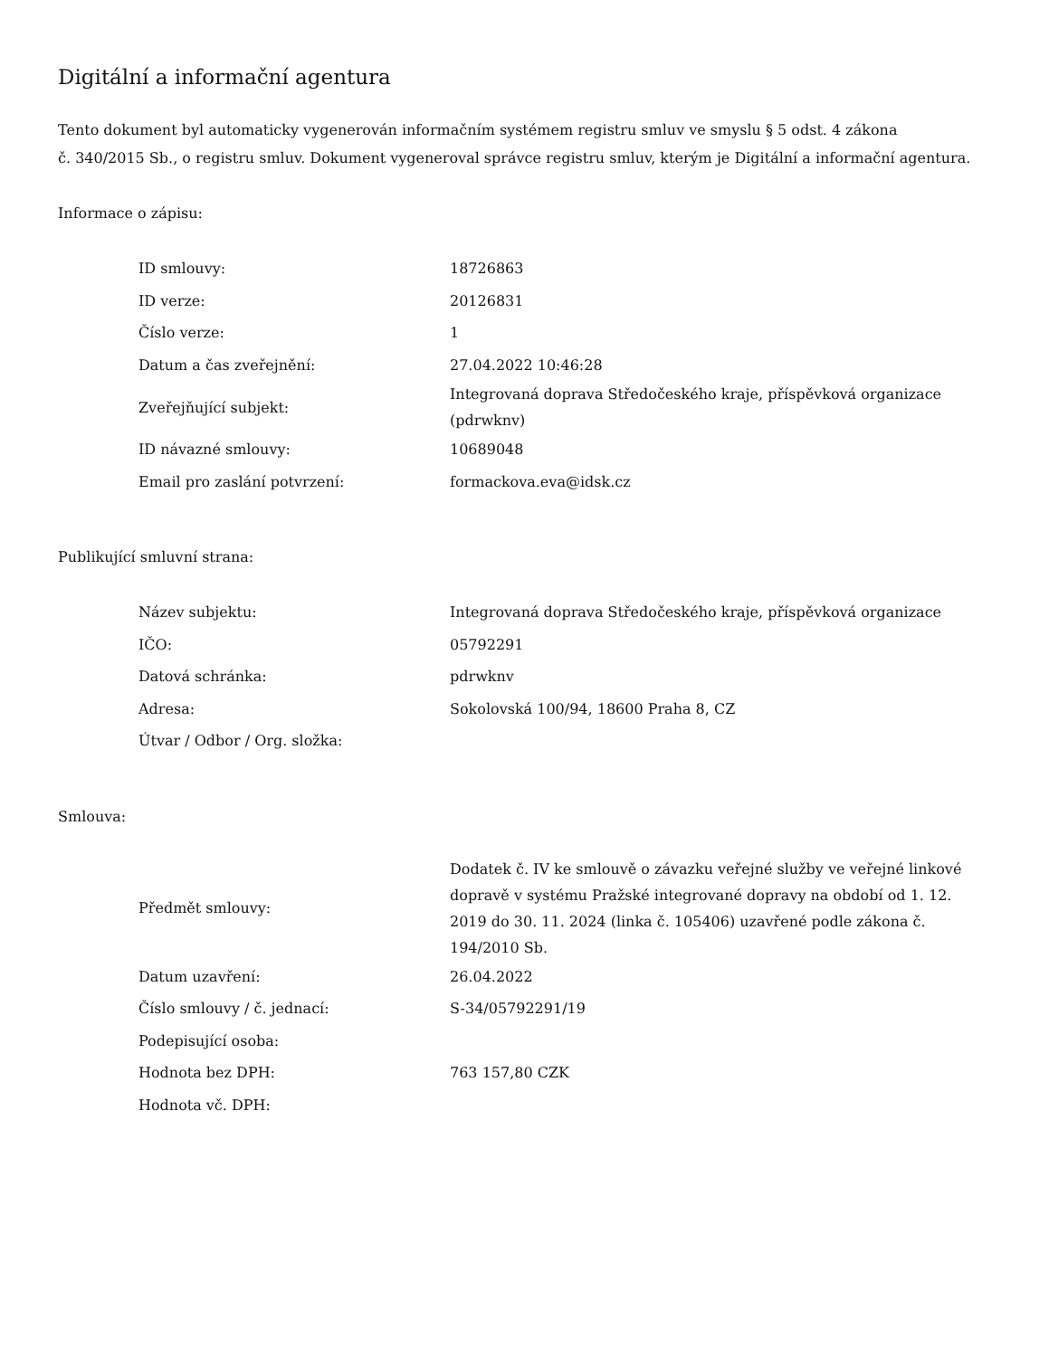Digitální a informační agentura
Tento dokument byl automaticky vygenerován informačním systémem registru smluv ve smyslu § 5 odst. 4 zákona
č. 340/2015 Sb., o registru smluv. Dokument vygeneroval správce registru smluv, kterým je Digitální a informační agentura.
Informace o zápisu:
| ID smlouvy: | 18726863 |
| ID verze: | 20126831 |
| Číslo verze: | 1 |
| Datum a čas zveřejnění: | 27.04.2022 10:46:28 |
| Zveřejňující subjekt: | Integrovaná doprava Středočeského kraje, příspěvková organizace (pdrwknv) |
| ID návazné smlouvy: | 10689048 |
| Email pro zaslání potvrzení: | formackova.eva@idsk.cz |
Publikující smluvní strana:
| Název subjektu: | Integrovaná doprava Středočeského kraje, příspěvková organizace |
| IČO: | 05792291 |
| Datová schránka: | pdrwknv |
| Adresa: | Sokolovská 100/94, 18600 Praha 8, CZ |
| Útvar / Odbor / Org. složka: | |
Smlouva:
| Předmět smlouvy: | Dodatek č. IV ke smlouvě o závazku veřejné služby ve veřejné linkové dopravě v systému Pražské integrované dopravy na období od 1. 12. 2019 do 30. 11. 2024 (linka č. 105406) uzavřené podle zákona č. 194/2010 Sb. |
| Datum uzavření: | 26.04.2022 |
| Číslo smlouvy / č. jednací: | S-34/05792291/19 |
| Podepisující osoba: | |
| Hodnota bez DPH: | 763 157,80 CZK |
| Hodnota vč. DPH: | |